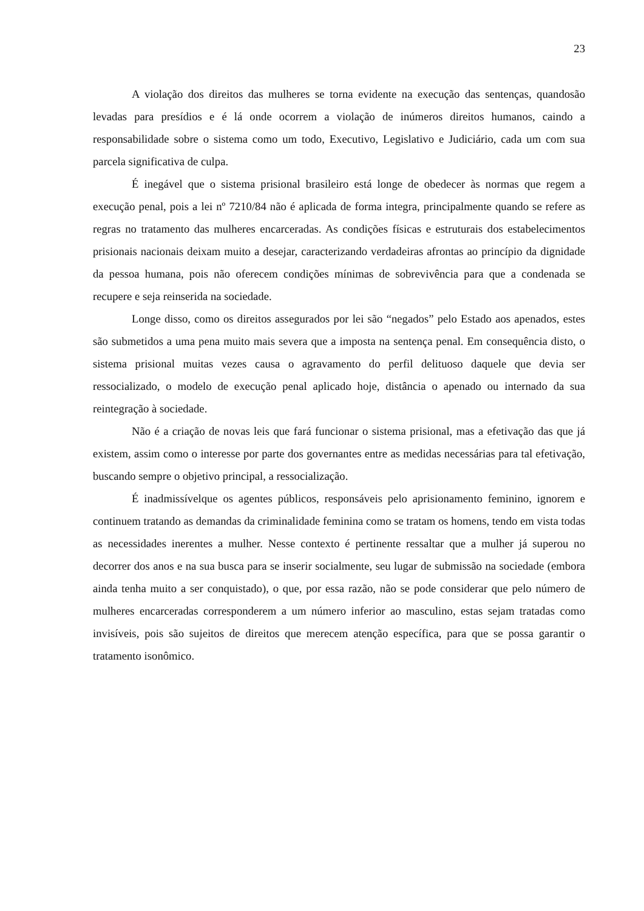23
A violação dos direitos das mulheres se torna evidente na execução das sentenças, quandosão levadas para presídios e é lá onde ocorrem a violação de inúmeros direitos humanos, caindo a responsabilidade sobre o sistema como um todo, Executivo, Legislativo e Judiciário, cada um com sua parcela significativa de culpa.
É inegável que o sistema prisional brasileiro está longe de obedecer às normas que regem a execução penal, pois a lei nº 7210/84 não é aplicada de forma integra, principalmente quando se refere as regras no tratamento das mulheres encarceradas. As condições físicas e estruturais dos estabelecimentos prisionais nacionais deixam muito a desejar, caracterizando verdadeiras afrontas ao princípio da dignidade da pessoa humana, pois não oferecem condições mínimas de sobrevivência para que a condenada se recupere e seja reinserida na sociedade.
Longe disso, como os direitos assegurados por lei são “negados” pelo Estado aos apenados, estes são submetidos a uma pena muito mais severa que a imposta na sentença penal. Em consequência disto, o sistema prisional muitas vezes causa o agravamento do perfil delituoso daquele que devia ser ressocializado, o modelo de execução penal aplicado hoje, distância o apenado ou internado da sua reintegração à sociedade.
Não é a criação de novas leis que fará funcionar o sistema prisional, mas a efetivação das que já existem, assim como o interesse por parte dos governantes entre as medidas necessárias para tal efetivação, buscando sempre o objetivo principal, a ressocialização.
É inadmissívelque os agentes públicos, responsáveis pelo aprisionamento feminino, ignorem e continuem tratando as demandas da criminalidade feminina como se tratam os homens, tendo em vista todas as necessidades inerentes a mulher. Nesse contexto é pertinente ressaltar que a mulher já superou no decorrer dos anos e na sua busca para se inserir socialmente, seu lugar de submissão na sociedade (embora ainda tenha muito a ser conquistado), o que, por essa razão, não se pode considerar que pelo número de mulheres encarceradas corresponderem a um número inferior ao masculino, estas sejam tratadas como invisíveis, pois são sujeitos de direitos que merecem atenção específica, para que se possa garantir o tratamento isonômico.